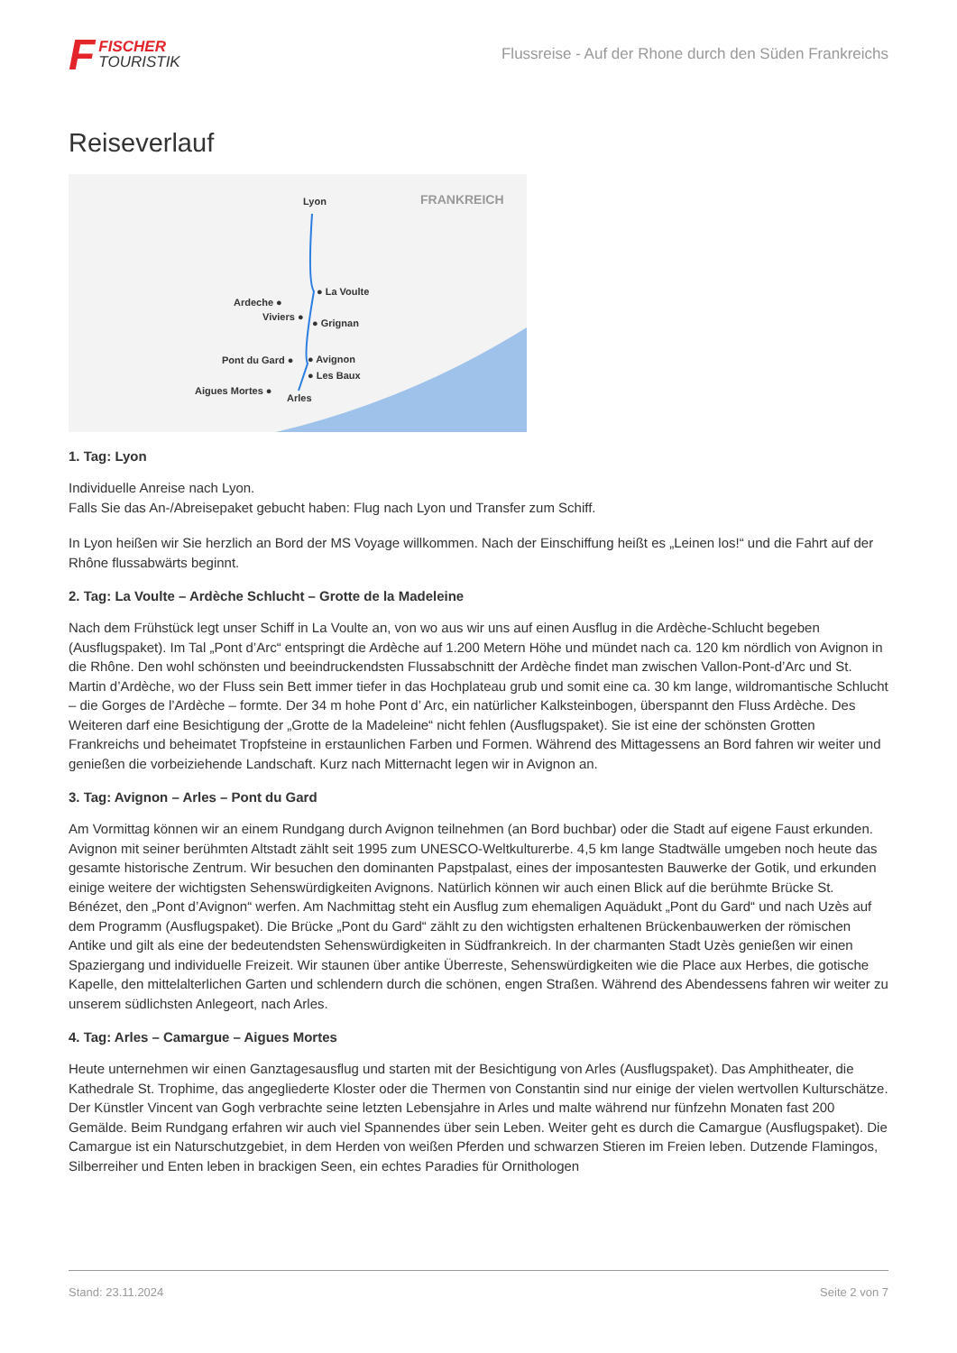F
FISCHER
TOURISTIK
Flussreise - Auf der Rhone durch den Süden Frankreichs
Reiseverlauf
Lyon FRANKREICH
● La Voulte
Ardeche ●
Viviers ●
● Grignan
Pont du Gard ● ● Avignon
● Les Baux
Aigues Mortes ●
Arles
1. Tag: Lyon
Individuelle Anreise nach Lyon.
Falls Sie das An-/Abreisepaket gebucht haben: Flug nach Lyon und Transfer zum Schiff.
In Lyon heißen wir Sie herzlich an Bord der MS Voyage willkommen. Nach der Einschiffung heißt es „Leinen los!“ und die Fahrt auf der Rhône flussabwärts beginnt.
2. Tag: La Voulte – Ardèche Schlucht – Grotte de la Madeleine
Nach dem Frühstück legt unser Schiff in La Voulte an, von wo aus wir uns auf einen Ausflug in die Ardèche-Schlucht begeben (Ausflugspaket). Im Tal „Pont d’Arc“ entspringt die Ardèche auf 1.200 Metern Höhe und mündet nach ca. 120 km nördlich von Avignon in die Rhône. Den wohl schönsten und beeindruckendsten Flussabschnitt der Ardèche findet man zwischen Vallon-Pont-d’Arc und St. Martin d’Ardèche, wo der Fluss sein Bett immer tiefer in das Hochplateau grub und somit eine ca. 30 km lange, wildromantische Schlucht – die Gorges de l’Ardèche – formte. Der 34 m hohe Pont d’ Arc, ein natürlicher Kalksteinbogen, überspannt den Fluss Ardèche. Des Weiteren darf eine Besichtigung der „Grotte de la Madeleine“ nicht fehlen (Ausflugspaket). Sie ist eine der schönsten Grotten Frankreichs und beheimatet Tropfsteine in erstaunlichen Farben und Formen. Während des Mittagessens an Bord fahren wir weiter und genießen die vorbeiziehende Landschaft. Kurz nach Mitternacht legen wir in Avignon an.
3. Tag: Avignon – Arles – Pont du Gard
Am Vormittag können wir an einem Rundgang durch Avignon teilnehmen (an Bord buchbar) oder die Stadt auf eigene Faust erkunden. Avignon mit seiner berühmten Altstadt zählt seit 1995 zum UNESCO-Weltkulturerbe. 4,5 km lange Stadtwälle umgeben noch heute das gesamte historische Zentrum. Wir besuchen den dominanten Papstpalast, eines der imposantesten Bauwerke der Gotik, und erkunden einige weitere der wichtigsten Sehenswürdigkeiten Avignons. Natürlich können wir auch einen Blick auf die berühmte Brücke St. Bénézet, den „Pont d’Avignon“ werfen. Am Nachmittag steht ein Ausflug zum ehemaligen Aquädukt „Pont du Gard“ und nach Uzès auf dem Programm (Ausflugspaket). Die Brücke „Pont du Gard“ zählt zu den wichtigsten erhaltenen Brückenbauwerken der römischen Antike und gilt als eine der bedeutendsten Sehenswürdigkeiten in Südfrankreich. In der charmanten Stadt Uzès genießen wir einen Spaziergang und individuelle Freizeit. Wir staunen über antike Überreste, Sehenswürdigkeiten wie die Place aux Herbes, die gotische Kapelle, den mittelalterlichen Garten und schlendern durch die schönen, engen Straßen. Während des Abendessens fahren wir weiter zu unserem südlichsten Anlegeort, nach Arles.
4. Tag: Arles – Camargue – Aigues Mortes
Heute unternehmen wir einen Ganztagesausflug und starten mit der Besichtigung von Arles (Ausflugspaket). Das Amphitheater, die Kathedrale St. Trophime, das angegliederte Kloster oder die Thermen von Constantin sind nur einige der vielen wertvollen Kulturschätze. Der Künstler Vincent van Gogh verbrachte seine letzten Lebensjahre in Arles und malte während nur fünfzehn Monaten fast 200 Gemälde. Beim Rundgang erfahren wir auch viel Spannendes über sein Leben. Weiter geht es durch die Camargue (Ausflugspaket). Die Camargue ist ein Naturschutzgebiet, in dem Herden von weißen Pferden und schwarzen Stieren im Freien leben. Dutzende Flamingos, Silberreiher und Enten leben in brackigen Seen, ein echtes Paradies für Ornithologen
Stand: 23.11.2024 Seite 2 von 7